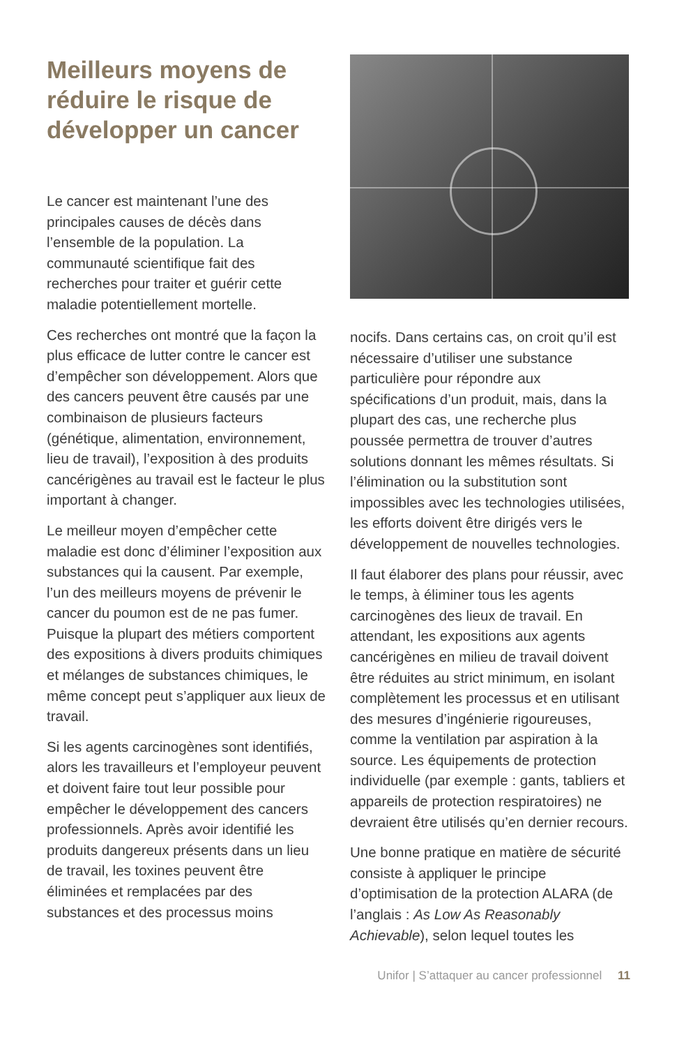Meilleurs moyens de réduire le risque de développer un cancer
Le cancer est maintenant l’une des principales causes de décès dans l’ensemble de la population. La communauté scientifique fait des recherches pour traiter et guérir cette maladie potentiellement mortelle.
Ces recherches ont montré que la façon la plus efficace de lutter contre le cancer est d’empêcher son développement. Alors que des cancers peuvent être causés par une combinaison de plusieurs facteurs (génétique, alimentation, environnement, lieu de travail), l’exposition à des produits cancérigènes au travail est le facteur le plus important à changer.
Le meilleur moyen d’empêcher cette maladie est donc d’éliminer l’exposition aux substances qui la causent. Par exemple, l’un des meilleurs moyens de prévenir le cancer du poumon est de ne pas fumer. Puisque la plupart des métiers comportent des expositions à divers produits chimiques et mélanges de substances chimiques, le même concept peut s’appliquer aux lieux de travail.
Si les agents carcinogènes sont identifiés, alors les travailleurs et l’employeur peuvent et doivent faire tout leur possible pour empêcher le développement des cancers professionnels. Après avoir identifié les produits dangereux présents dans un lieu de travail, les toxines peuvent être éliminées et remplacées par des substances et des processus moins
nocifs. Dans certains cas, on croit qu’il est nécessaire d’utiliser une substance particulière pour répondre aux spécifications d’un produit, mais, dans la plupart des cas, une recherche plus poussée permettra de trouver d’autres solutions donnant les mêmes résultats. Si l’élimination ou la substitution sont impossibles avec les technologies utilisées, les efforts doivent être dirigés vers le développement de nouvelles technologies.
Il faut élaborer des plans pour réussir, avec le temps, à éliminer tous les agents carcinogènes des lieux de travail. En attendant, les expositions aux agents cancérigènes en milieu de travail doivent être réduites au strict minimum, en isolant complètement les processus et en utilisant des mesures d’ingénierie rigoureuses, comme la ventilation par aspiration à la source. Les équipements de protection individuelle (par exemple : gants, tabliers et appareils de protection respiratoires) ne devraient être utilisés qu’en dernier recours.
Une bonne pratique en matière de sécurité consiste à appliquer le principe d’optimisation de la protection ALARA (de l’anglais : As Low As Reasonably Achievable), selon lequel toutes les
Unifor | S’attaquer au cancer professionnel 11